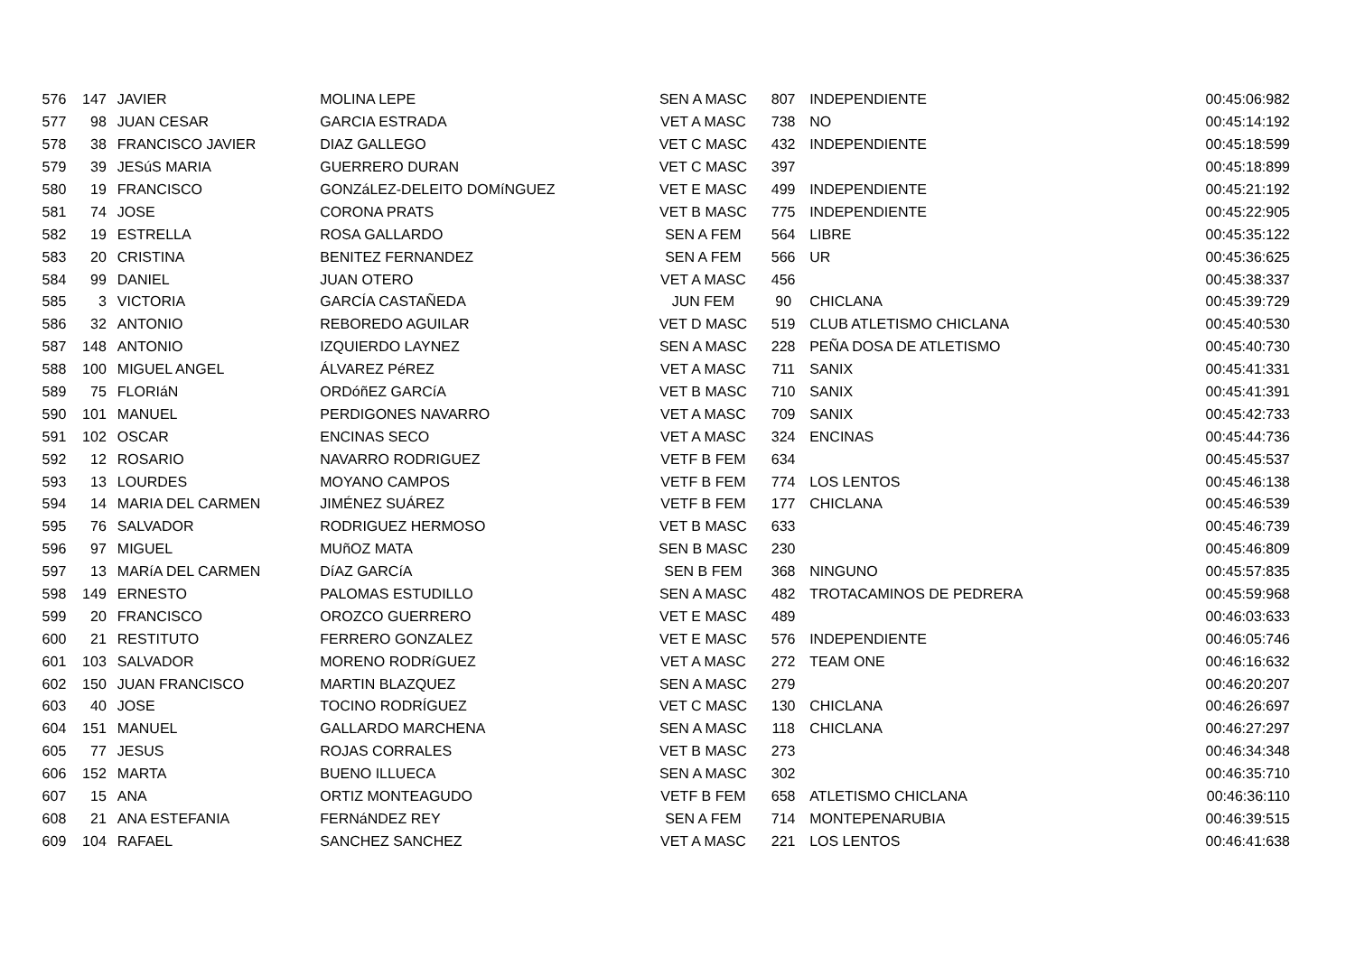| 576 | 147 | JAVIER | MOLINA LEPE | SEN A MASC | 807 | INDEPENDIENTE | 00:45:06:982 |
| 577 | 98 | JUAN CESAR | GARCIA ESTRADA | VET A MASC | 738 | NO | 00:45:14:192 |
| 578 | 38 | FRANCISCO JAVIER | DIAZ GALLEGO | VET C MASC | 432 | INDEPENDIENTE | 00:45:18:599 |
| 579 | 39 | JESúS MARIA | GUERRERO DURAN | VET C MASC | 397 | | 00:45:18:899 |
| 580 | 19 | FRANCISCO | GONZáLEZ-DELEITO DOMíNGUEZ | VET E MASC | 499 | INDEPENDIENTE | 00:45:21:192 |
| 581 | 74 | JOSE | CORONA PRATS | VET B MASC | 775 | INDEPENDIENTE | 00:45:22:905 |
| 582 | 19 | ESTRELLA | ROSA GALLARDO | SEN A FEM | 564 | LIBRE | 00:45:35:122 |
| 583 | 20 | CRISTINA | BENITEZ FERNANDEZ | SEN A FEM | 566 | UR | 00:45:36:625 |
| 584 | 99 | DANIEL | JUAN OTERO | VET A MASC | 456 | | 00:45:38:337 |
| 585 | 3 | VICTORIA | GARCÍA CASTAÑEDA | JUN FEM | 90 | CHICLANA | 00:45:39:729 |
| 586 | 32 | ANTONIO | REBOREDO AGUILAR | VET D MASC | 519 | CLUB ATLETISMO CHICLANA | 00:45:40:530 |
| 587 | 148 | ANTONIO | IZQUIERDO LAYNEZ | SEN A MASC | 228 | PEÑA DOSA DE ATLETISMO | 00:45:40:730 |
| 588 | 100 | MIGUEL ANGEL | ÁLVAREZ PéREZ | VET A MASC | 711 | SANIX | 00:45:41:331 |
| 589 | 75 | FLORIáN | ORDóñEZ GARCíA | VET B MASC | 710 | SANIX | 00:45:41:391 |
| 590 | 101 | MANUEL | PERDIGONES NAVARRO | VET A MASC | 709 | SANIX | 00:45:42:733 |
| 591 | 102 | OSCAR | ENCINAS SECO | VET A MASC | 324 | ENCINAS | 00:45:44:736 |
| 592 | 12 | ROSARIO | NAVARRO RODRIGUEZ | VETF B FEM | 634 | | 00:45:45:537 |
| 593 | 13 | LOURDES | MOYANO CAMPOS | VETF B FEM | 774 | LOS LENTOS | 00:45:46:138 |
| 594 | 14 | MARIA DEL CARMEN | JIMÉNEZ SUÁREZ | VETF B FEM | 177 | CHICLANA | 00:45:46:539 |
| 595 | 76 | SALVADOR | RODRIGUEZ HERMOSO | VET B MASC | 633 | | 00:45:46:739 |
| 596 | 97 | MIGUEL | MUñOZ MATA | SEN B MASC | 230 | | 00:45:46:809 |
| 597 | 13 | MARíA DEL CARMEN | DíAZ GARCíA | SEN B FEM | 368 | NINGUNO | 00:45:57:835 |
| 598 | 149 | ERNESTO | PALOMAS ESTUDILLO | SEN A MASC | 482 | TROTACAMINOS DE PEDRERA | 00:45:59:968 |
| 599 | 20 | FRANCISCO | OROZCO GUERRERO | VET E MASC | 489 | | 00:46:03:633 |
| 600 | 21 | RESTITUTO | FERRERO GONZALEZ | VET E MASC | 576 | INDEPENDIENTE | 00:46:05:746 |
| 601 | 103 | SALVADOR | MORENO RODRíGUEZ | VET A MASC | 272 | TEAM ONE | 00:46:16:632 |
| 602 | 150 | JUAN FRANCISCO | MARTIN BLAZQUEZ | SEN A MASC | 279 | | 00:46:20:207 |
| 603 | 40 | JOSE | TOCINO RODRÍGUEZ | VET C MASC | 130 | CHICLANA | 00:46:26:697 |
| 604 | 151 | MANUEL | GALLARDO MARCHENA | SEN A MASC | 118 | CHICLANA | 00:46:27:297 |
| 605 | 77 | JESUS | ROJAS CORRALES | VET B MASC | 273 | | 00:46:34:348 |
| 606 | 152 | MARTA | BUENO ILLUECA | SEN A MASC | 302 | | 00:46:35:710 |
| 607 | 15 | ANA | ORTIZ MONTEAGUDO | VETF B FEM | 658 | ATLETISMO CHICLANA | 00:46:36:110 |
| 608 | 21 | ANA ESTEFANIA | FERNáNDEZ REY | SEN A FEM | 714 | MONTEPENARUBIA | 00:46:39:515 |
| 609 | 104 | RAFAEL | SANCHEZ SANCHEZ | VET A MASC | 221 | LOS LENTOS | 00:46:41:638 |